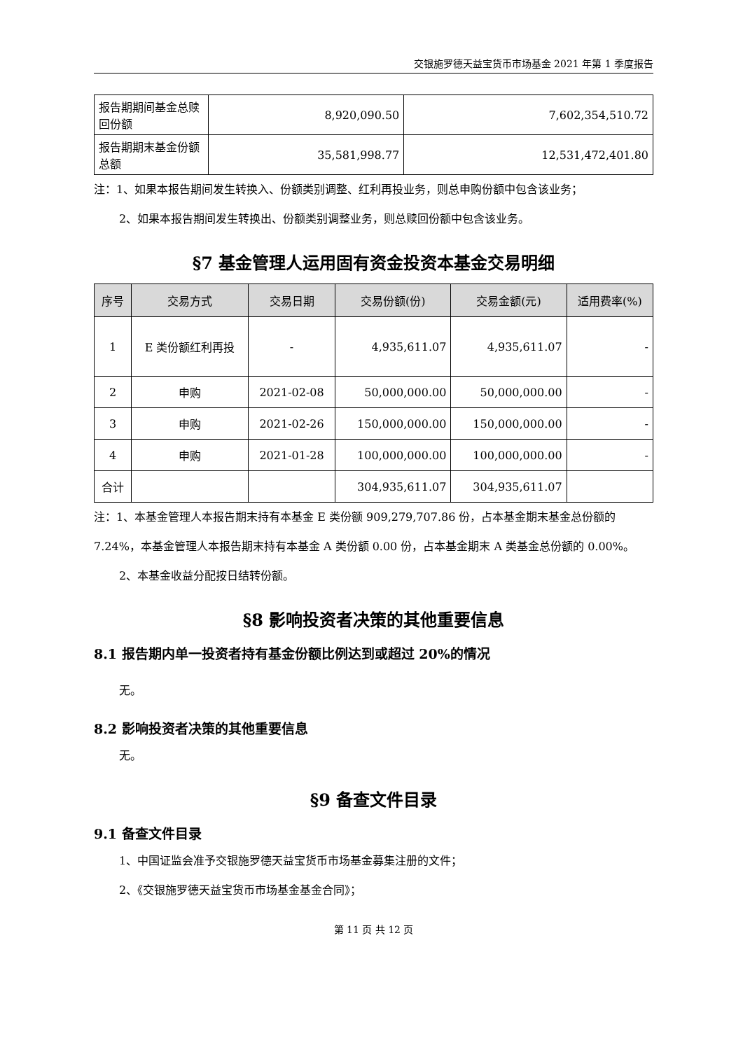交银施罗德天益宝货币市场基金 2021 年第 1 季度报告
| 报告期期间基金总赎回份额 | 8,920,090.50 | 7,602,354,510.72 |
| 报告期期末基金份额总额 | 35,581,998.77 | 12,531,472,401.80 |
注：1、如果本报告期间发生转换入、份额类别调整、红利再投业务，则总申购份额中包含该业务；
2、如果本报告期间发生转换出、份额类别调整业务，则总赎回份额中包含该业务。
§7 基金管理人运用固有资金投资本基金交易明细
| 序号 | 交易方式 | 交易日期 | 交易份额(份) | 交易金额(元) | 适用费率(%) |
| --- | --- | --- | --- | --- | --- |
| 1 | E 类份额红利再投 | - | 4,935,611.07 | 4,935,611.07 | - |
| 2 | 申购 | 2021-02-08 | 50,000,000.00 | 50,000,000.00 | - |
| 3 | 申购 | 2021-02-26 | 150,000,000.00 | 150,000,000.00 | - |
| 4 | 申购 | 2021-01-28 | 100,000,000.00 | 100,000,000.00 | - |
| 合计 | | | 304,935,611.07 | 304,935,611.07 | |
注：1、本基金管理人本报告期末持有本基金 E 类份额 909,279,707.86 份，占本基金期末基金总份额的 7.24%，本基金管理人本报告期末持有本基金 A 类份额 0.00 份，占本基金期末 A 类基金总份额的 0.00%。
2、本基金收益分配按日结转份额。
§8 影响投资者决策的其他重要信息
8.1 报告期内单一投资者持有基金份额比例达到或超过 20%的情况
无。
8.2 影响投资者决策的其他重要信息
无。
§9 备查文件目录
9.1 备查文件目录
1、中国证监会准予交银施罗德天益宝货币市场基金募集注册的文件；
2、《交银施罗德天益宝货币市场基金基金合同》；
第 11 页 共 12 页